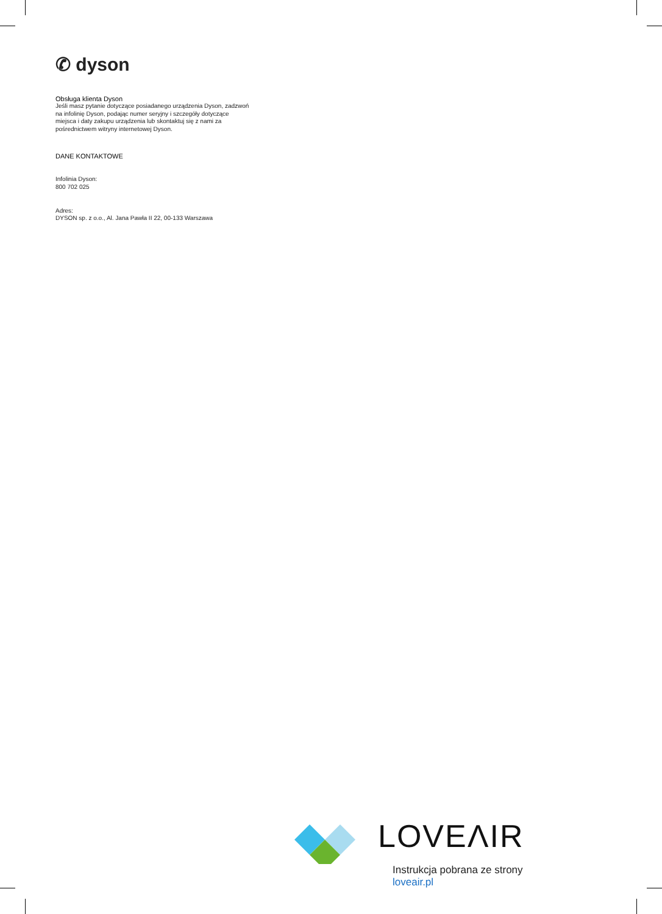✆ dyson
Obsługa klienta Dyson
Jeśli masz pytanie dotyczące posiadanego urządzenia Dyson, zadzwoń na infolinię Dyson, podając numer seryjny i szczegóły dotyczące miejsca i daty zakupu urządzenia lub skontaktuj się z nami za pośrednictwem witryny internetowej Dyson.
DANE KONTAKTOWE
Infolinia Dyson:
800 702 025
Adres:
DYSON sp. z o.o., Al. Jana Pawła II 22, 00-133 Warszawa
LOVEΛIR
Instrukcja pobrana ze strony loveair.pl